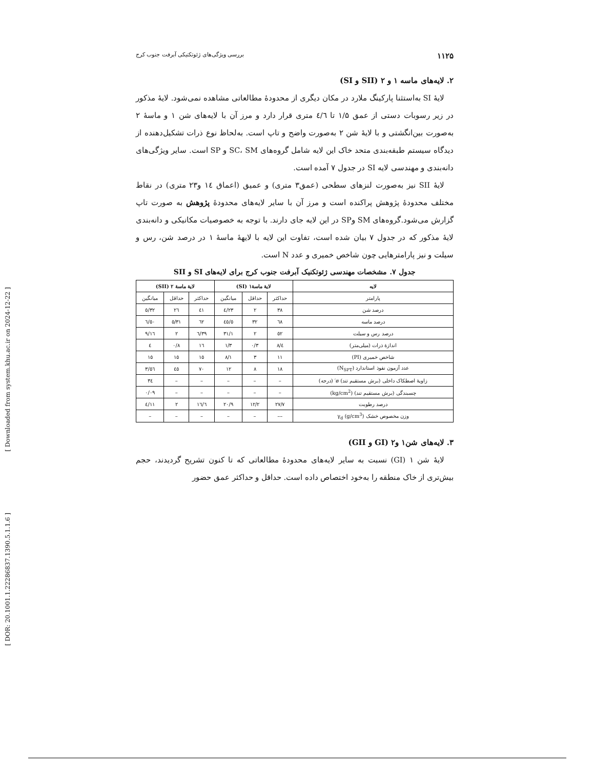[ Downloaded from system.khu.ac.ir on 2024-12-22 ]
[ DOR: 20.1001.1.22286837.1390.5.1.1.6 ]
۱۱۲۵ بررسی ویژگی‌های ژئوتکنیکی آبرفت جنوب کرج
۲. لایه‌های ماسه ۱ و ۲ (SII و SI)
لایۀ SI به‌استثنا پارکینگ ملارد در مکان دیگری از محدودۀ مطالعاتی مشاهده نمی‌شود. لایۀ مذکور در زیر رسوبات دستی از عمق ۱/۵ تا ٤/٦ متری قرار دارد و مرز آن با لایه‌های شن ۱ و ماسۀ ۲ به‌صورت بین‌انگشتی و با لایۀ شن ۲ به‌صورت واضح و تاپ است. به‌لحاظ نوع ذرات تشکیل‌دهنده از دیدگاه سیستم طبقه‌بندی متحد خاک این لایه شامل گروه‌های SC، SM و SP است. سایر ویژگی‌های دانه‌بندی و مهندسی لایه SI در جدول ۷ آمده است.
لایۀ SII نیز به‌صورت لنزهای سطحی (عمق۳ متری) و عمیق (اعماق ١٤ و۲۳ متری) در نقاط مختلف محدودۀ پژوهش پراکنده است و مرز آن با سایر لایه‌های محدودۀ پژوهش به صورت تاپ گزارش می‌شود.گروه‌های SM وSP در این لایه جای دارند. با توجه به خصوصیات مکانیکی و دانه‌بندی لایۀ مذکور که در جدول ۷ بیان شده است، تفاوت این لایه با لایهۀ ماسۀ ۱ در درصد شن، رس و سیلت و نیز پارامترهایی چون شاخص خمیری و عدد N است.
جدول ۷. مشخصات مهندسی ژئوتکنیک آبرفت جنوب کرج برای لایه‌های SI و SII
| لایه | لایۀ ماسۀ۱ (SI) | | | لایۀ ماسۀ ۲ (SII) | | |
| --- | --- | --- | --- | --- | --- | --- |
| پارامتر | حداکثر | حداقل | میانگین | حداکثر | حداقل | میانگین |
| درصد شن | ۳۸ | ۲ | ۲۳/٤ | ٤۱ | ۲٦ | ۳۲/٥ |
| درصد ماسه | ٦۸ | ۳۲ | ٤٥/٥ | ٦۲ | ۳۱/٥ | ٥۰/٦ |
| درصد رس و سیلت | ٥۲ | ۲ | ۳۱/۱ | ۳۹/٦ | ۲ | ۱٦/۹ |
| اندازۀ ذرات (میلی‌متر) | ٤/۸ | ۰/۳ | ۱/۳ | ۱٦ | ۰/۸ | ٤ |
| شاخص خمیری (PI) | ۱۱ | ۳ | ۸/۱ | ۱٥ | ۱٥ | ۱٥ |
| عدد آزمون نفوذ استاندارد (N<sub>SPT</sub>) | ۱۸ | ۸ | ۱۲ | ۷۰ | ٤٥ | ٥٦/۳ |
| زاویۀ اصطکاک داخلی (برش مستقیم تند) ø′ (درجه) | – | – | – | – | – | ۳٤ |
| چسبندگی (برش مستقیم تند) (kg/cm<sup>2</sup>) | – | – | – | – | – | ۰/۰۹ |
| درصد رطوبت | ۲۷/۷ | ۱۲/۲ | ۲۰/۹ | ۱٦/٦ | ۲ | ۱۱/٤ |
| وزن مخصوص خشک γ<sub>d</sub> (g/cm<sup>3</sup>) | –– | – | – | – | – | – |
۳. لایه‌های شن۱ و۲ (GI و GII)
لایۀ شن ۱ (GI) نسبت به سایر لایه‌های محدودۀ مطالعاتی که تا کنون تشریح گردیدند، حجم بیش‌تری از خاک منطقه را به‌خود اختصاص داده است. حداقل و حداکثر عمق حضور